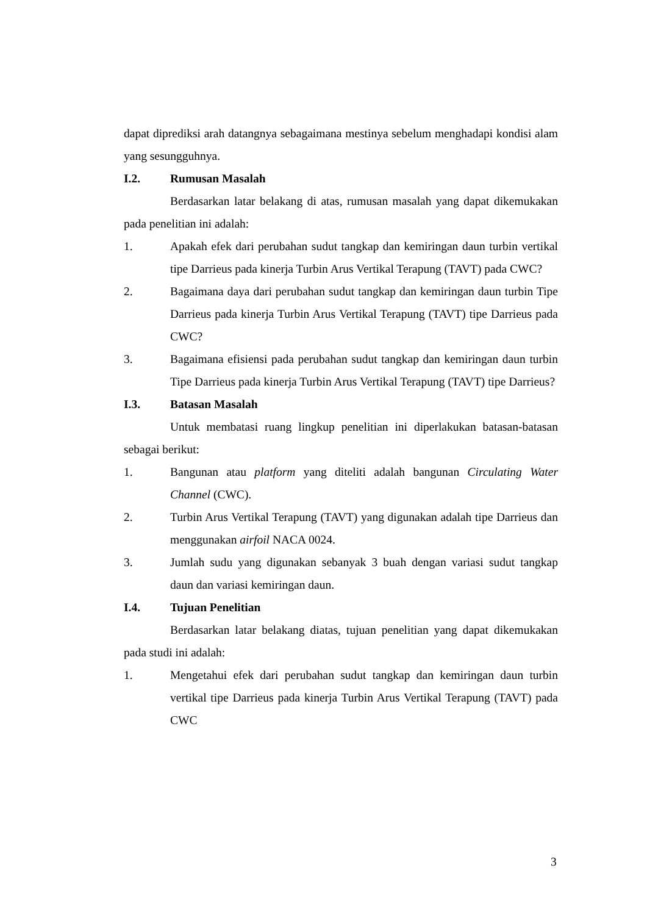dapat diprediksi arah datangnya sebagaimana mestinya sebelum menghadapi kondisi alam yang sesungguhnya.
I.2. Rumusan Masalah
Berdasarkan latar belakang di atas, rumusan masalah yang dapat dikemukakan pada penelitian ini adalah:
1. Apakah efek dari perubahan sudut tangkap dan kemiringan daun turbin vertikal tipe Darrieus pada kinerja Turbin Arus Vertikal Terapung (TAVT) pada CWC?
2. Bagaimana daya dari perubahan sudut tangkap dan kemiringan daun turbin Tipe Darrieus pada kinerja Turbin Arus Vertikal Terapung (TAVT) tipe Darrieus pada CWC?
3. Bagaimana efisiensi pada perubahan sudut tangkap dan kemiringan daun turbin Tipe Darrieus pada kinerja Turbin Arus Vertikal Terapung (TAVT) tipe Darrieus?
I.3. Batasan Masalah
Untuk membatasi ruang lingkup penelitian ini diperlakukan batasan-batasan sebagai berikut:
1. Bangunan atau platform yang diteliti adalah bangunan Circulating Water Channel (CWC).
2. Turbin Arus Vertikal Terapung (TAVT) yang digunakan adalah tipe Darrieus dan menggunakan airfoil NACA 0024.
3. Jumlah sudu yang digunakan sebanyak 3 buah dengan variasi sudut tangkap daun dan variasi kemiringan daun.
I.4. Tujuan Penelitian
Berdasarkan latar belakang diatas, tujuan penelitian yang dapat dikemukakan pada studi ini adalah:
1. Mengetahui efek dari perubahan sudut tangkap dan kemiringan daun turbin vertikal tipe Darrieus pada kinerja Turbin Arus Vertikal Terapung (TAVT) pada CWC
3